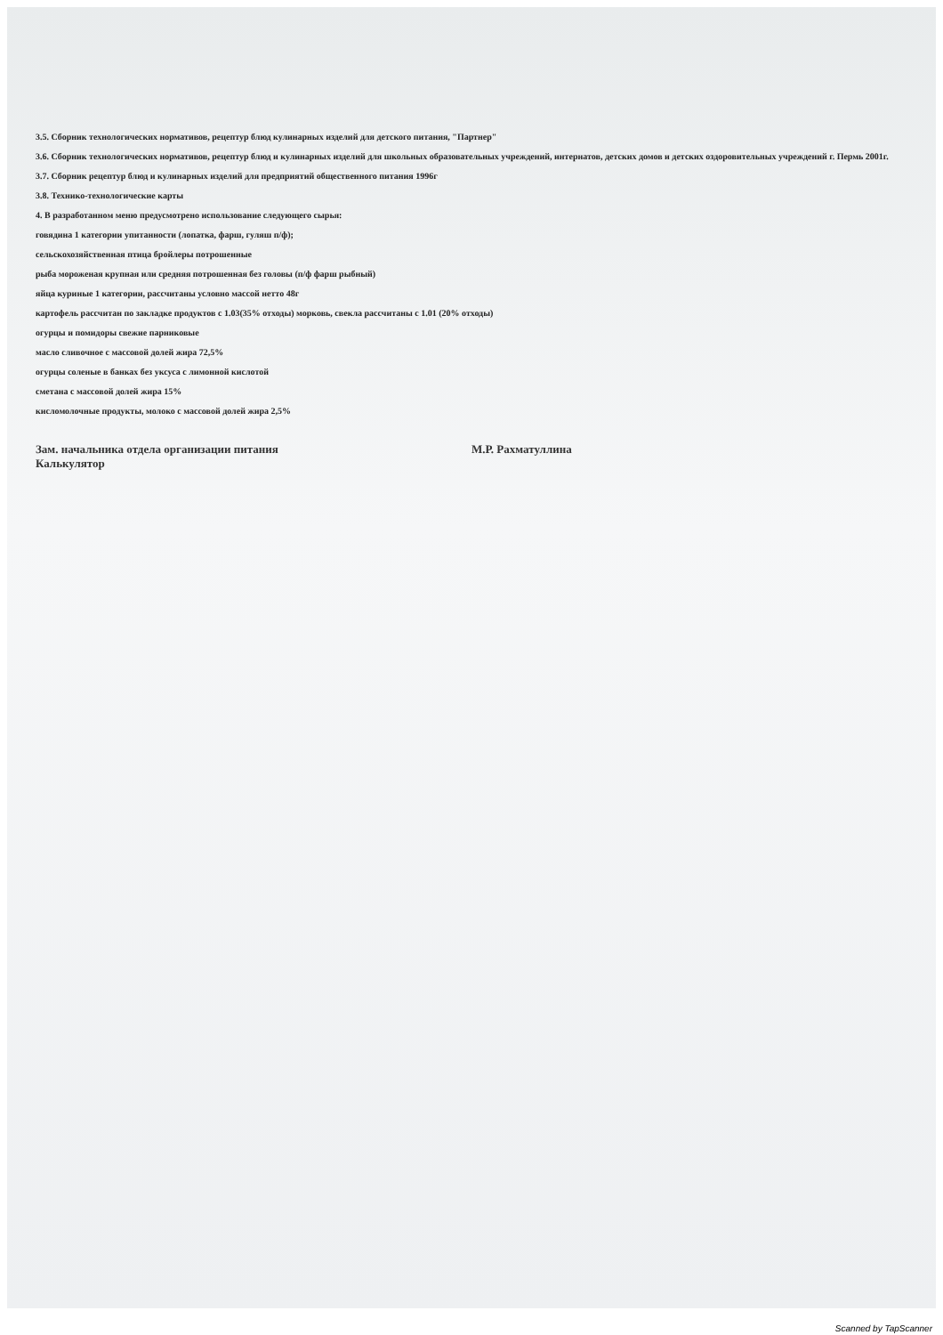3.5. Сборник технологических нормативов, рецептур блюд кулинарных изделий для детского питания, "Партнер"
3.6. Сборник технологических нормативов, рецептур блюд и кулинарных изделий для школьных образовательных учреждений, интернатов, детских домов и детских оздоровительных учреждений г. Пермь 2001г.
3.7. Сборник рецептур блюд и кулинарных изделий для предприятий общественного питания 1996г
3.8. Технико-технологические карты
4. В разработанном меню предусмотрено использование следующего сырья:
говядина 1 категории упитанности (лопатка, фарш, гуляш п/ф);
сельскохозяйственная птица бройлеры потрошенные
рыба мороженая крупная или средняя потрошенная без головы (п/ф фарш рыбный)
яйца куриные 1 категории, рассчитаны условно массой нетто 48г
картофель рассчитан по закладке продуктов с 1.03(35% отходы) морковь, свекла рассчитаны с 1.01 (20% отходы)
огурцы и помидоры свежие парниковые
масло сливочное с массовой долей жира 72,5%
огурцы соленые в банках без уксуса с лимонной кислотой
сметана с массовой долей жира 15%
кисломолочные продукты, молоко с массовой долей жира 2,5%
Зам. начальника отдела организации питания
Калькулятор
М.Р. Рахматуллина
Scanned by TapScanner